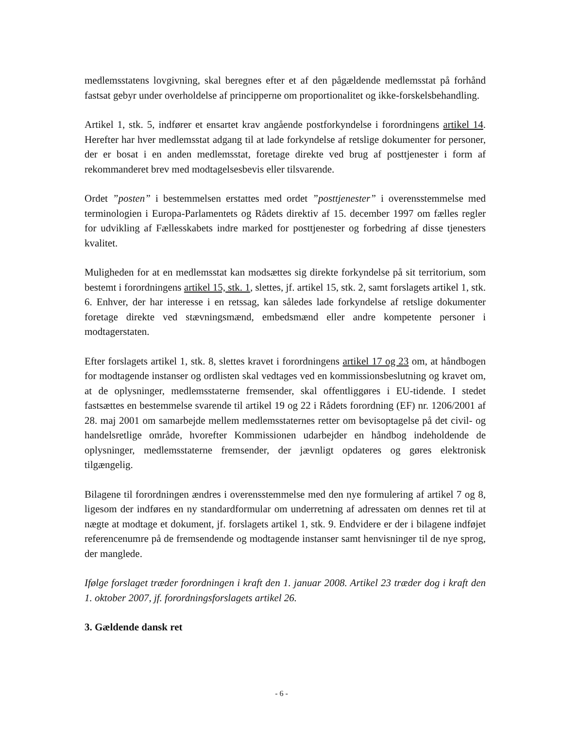medlemsstatens lovgivning, skal beregnes efter et af den pågældende medlemsstat på forhånd fastsat gebyr under overholdelse af principperne om proportionalitet og ikke-forskelsbehandling.
Artikel 1, stk. 5, indfører et ensartet krav angående postforkyndelse i forordningens artikel 14. Herefter har hver medlemsstat adgang til at lade forkyndelse af retslige dokumenter for personer, der er bosat i en anden medlemsstat, foretage direkte ved brug af posttjenester i form af rekommanderet brev med modtagelsesbevis eller tilsvarende.
Ordet ”posten” i bestemmelsen erstattes med ordet ”posttjenester” i overensstemmelse med terminologien i Europa-Parlamentets og Rådets direktiv af 15. december 1997 om fælles regler for udvikling af Fællesskabets indre marked for posttjenester og forbedring af disse tjenesters kvalitet.
Muligheden for at en medlemsstat kan modsættes sig direkte forkyndelse på sit territorium, som bestemt i forordningens artikel 15, stk. 1, slettes, jf. artikel 15, stk. 2, samt forslagets artikel 1, stk. 6. Enhver, der har interesse i en retssag, kan således lade forkyndelse af retslige dokumenter foretage direkte ved stævningsmænd, embedsmænd eller andre kompetente personer i modtagerstaten.
Efter forslagets artikel 1, stk. 8, slettes kravet i forordningens artikel 17 og 23 om, at håndbogen for modtagende instanser og ordlisten skal vedtages ved en kommissionsbeslutning og kravet om, at de oplysninger, medlemsstaterne fremsender, skal offentliggøres i EU-tidende. I stedet fastsættes en bestemmelse svarende til artikel 19 og 22 i Rådets forordning (EF) nr. 1206/2001 af 28. maj 2001 om samarbejde mellem medlemsstaternes retter om bevisoptagelse på det civil- og handelsretlige område, hvorefter Kommissionen udarbejder en håndbog indeholdende de oplysninger, medlemsstaterne fremsender, der jævnligt opdateres og gøres elektronisk tilgængelig.
Bilagene til forordningen ændres i overensstemmelse med den nye formulering af artikel 7 og 8, ligesom der indføres en ny standardformular om underretning af adressaten om dennes ret til at nægte at modtage et dokument, jf. forslagets artikel 1, stk. 9. Endvidere er der i bilagene indføjet referencenumre på de fremsendende og modtagende instanser samt henvisninger til de nye sprog, der manglede.
Ifølge forslaget træder forordningen i kraft den 1. januar 2008. Artikel 23 træder dog i kraft den 1. oktober 2007, jf. forordningsforslagets artikel 26.
3. Gældende dansk ret
- 6 -